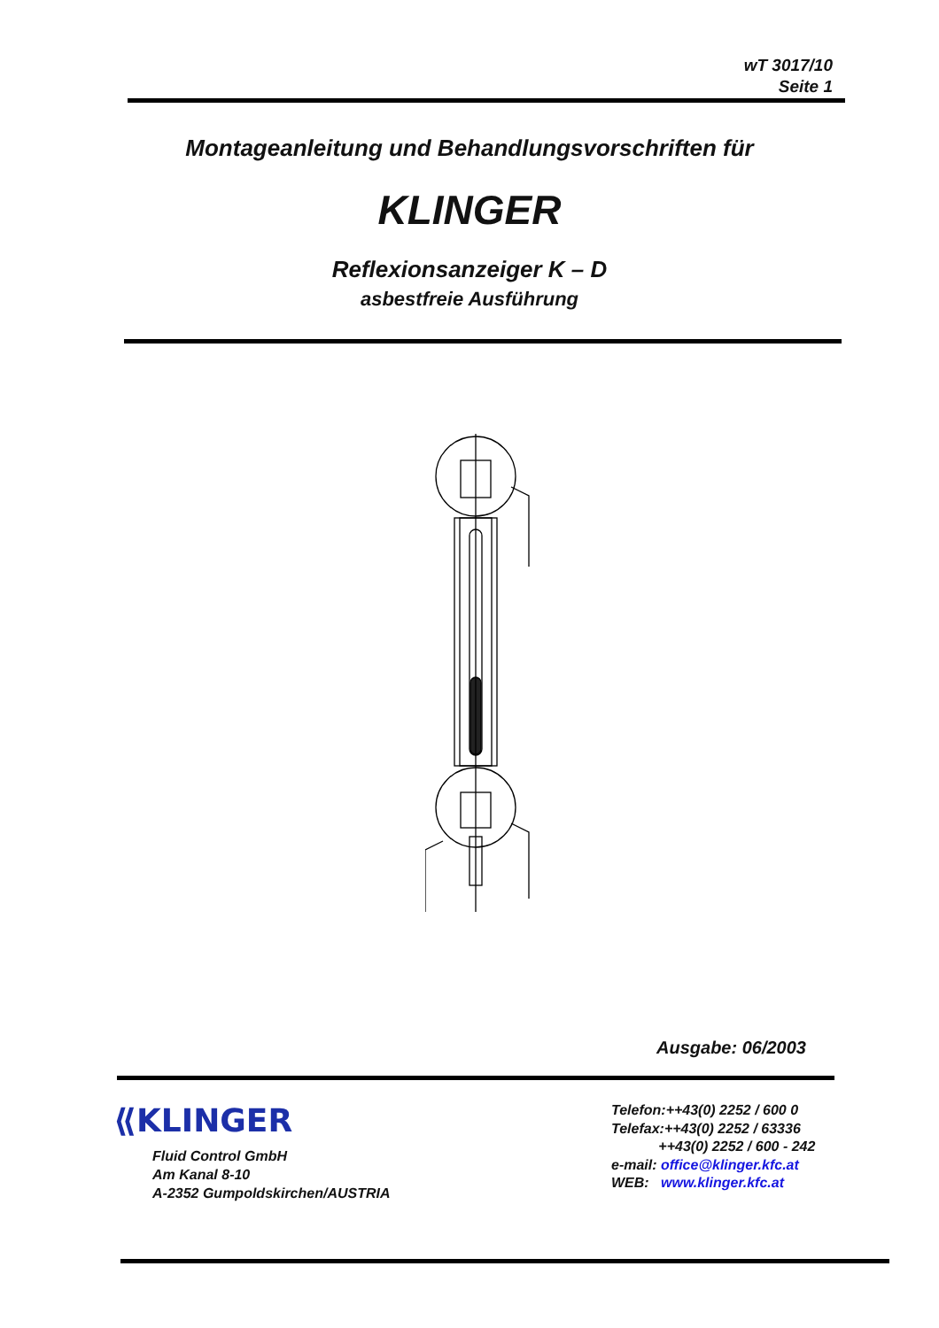wT 3017/10
Seite 1
Montageanleitung und Behandlungsvorschriften für
KLINGER
Reflexionsanzeiger K – D
asbestfreie Ausführung
Ausgabe: 06/2003
⟪KLINGER
Fluid Control GmbH
Am Kanal 8-10
A-2352 Gumpoldskirchen/AUSTRIA
Telefon:++43(0) 2252 / 600 0
Telefax:++43(0) 2252 / 63336
++43(0) 2252 / 600 - 242
e-mail: office@klinger.kfc.at
WEB: www.klinger.kfc.at